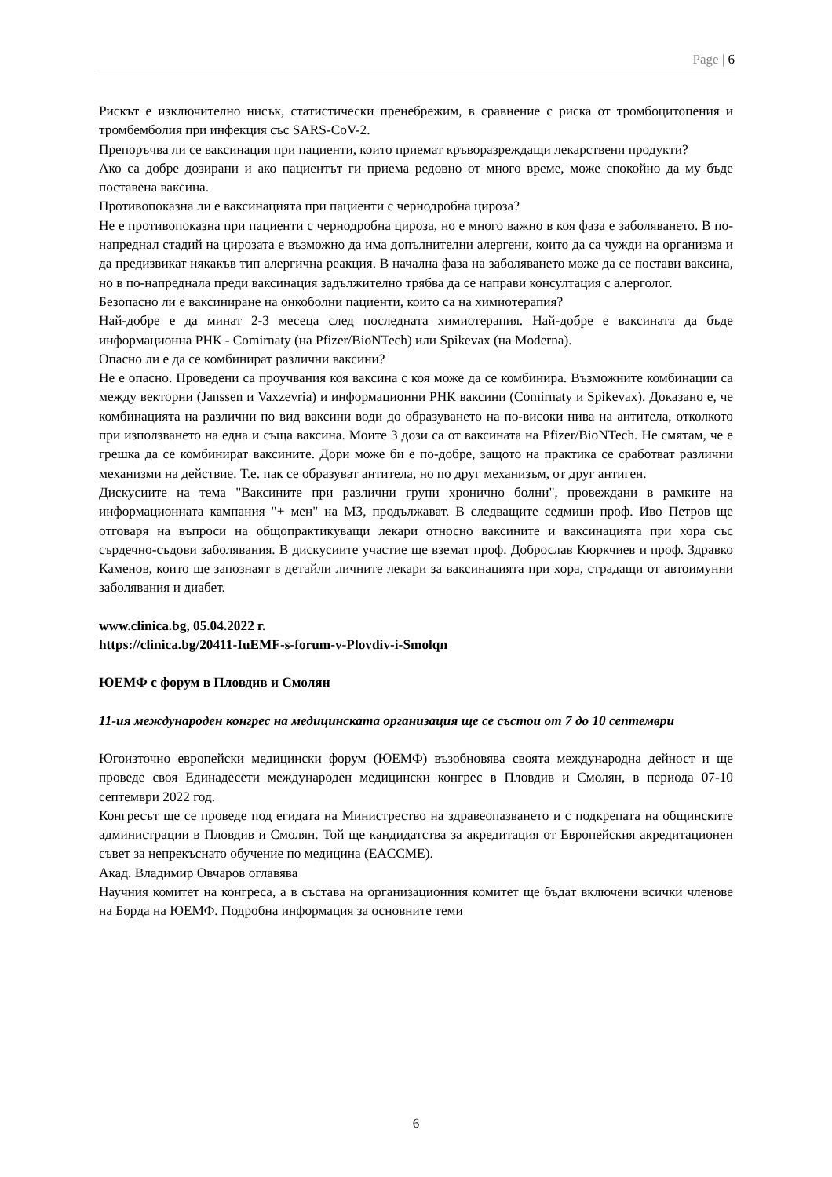Page | 6
Рискът е изключително нисък, статистически пренебрежим, в сравнение с риска от тромбоцитопения и тромбемболия при инфекция със SARS-CoV-2.
Препоръчва ли се ваксинация при пациенти, които приемат кръворазреждащи лекарствени продукти?
Ако са добре дозирани и ако пациентът ги приема редовно от много време, може спокойно да му бъде поставена ваксина.
Противопоказна ли е ваксинацията при пациенти с чернодробна цироза?
Не е противопоказна при пациенти с чернодробна цироза, но е много важно в коя фаза е заболяването. В по-напреднал стадий на цирозата е възможно да има допълнителни алергени, които да са чужди на организма и да предизвикат някакъв тип алергична реакция. В начална фаза на заболяването може да се постави ваксина, но в по-напреднала преди ваксинация задължително трябва да се направи консултация с алерголог.
Безопасно ли е ваксиниране на онкоболни пациенти, които са на химиотерапия?
Най-добре е да минат 2-3 месеца след последната химиотерапия. Най-добре е ваксината да бъде информационна РНК - Comirnaty (на Pfizer/BioNTech) или Spikevax (на Moderna).
Опасно ли е да се комбинират различни ваксини?
Не е опасно. Проведени са проучвания коя ваксина с коя може да се комбинира. Възможните комбинации са между векторни (Janssen и Vaxzevria) и информационни РНК ваксини (Comirnaty и Spikevax). Доказано е, че комбинацията на различни по вид ваксини води до образуването на по-високи нива на антитела, отколкото при използването на една и съща ваксина. Моите 3 дози са от ваксината на Pfizer/BioNTech. Не смятам, че е грешка да се комбинират ваксините. Дори може би е по-добре, защото на практика се сработват различни механизми на действие. Т.е. пак се образуват антитела, но по друг механизъм, от друг антиген.
Дискусиите на тема "Ваксините при различни групи хронично болни", провеждани в рамките на информационната кампания "+ мен" на МЗ, продължават. В следващите седмици проф. Иво Петров ще отговаря на въпроси на общопрактикуващи лекари относно ваксините и ваксинацията при хора със сърдечно-съдови заболявания. В дискусиите участие ще вземат проф. Доброслав Кюркчиев и проф. Здравко Каменов, които ще запознаят в детайли личните лекари за ваксинацията при хора, страдащи от автоимунни заболявания и диабет.
www.clinica.bg, 05.04.2022 г.
https://clinica.bg/20411-IuEMF-s-forum-v-Plovdiv-i-Smolqn
ЮЕМФ с форум в Пловдив и Смолян
11-ия международен конгрес на медицинската организация ще се състои от 7 до 10 септември
Югоизточно европейски медицински форум (ЮЕМФ) възобновява своята международна дейност и ще проведе своя Единадесети международен медицински конгрес в Пловдив и Смолян, в периода 07-10 септември 2022 год.
Конгресът ще се проведе под егидата на Министрество на здравеопазването и с подкрепата на общинските администрации в Пловдив и Смолян. Той ще кандидатства за акредитация от Европейския акредитационен съвет за непрекъснато обучение по медицина (EACCME).
Акад. Владимир Овчаров оглавява
Научния комитет на конгреса, а в състава на организационния комитет ще бъдат включени всички членове на Борда на ЮЕМФ. Подробна информация за основните теми
6